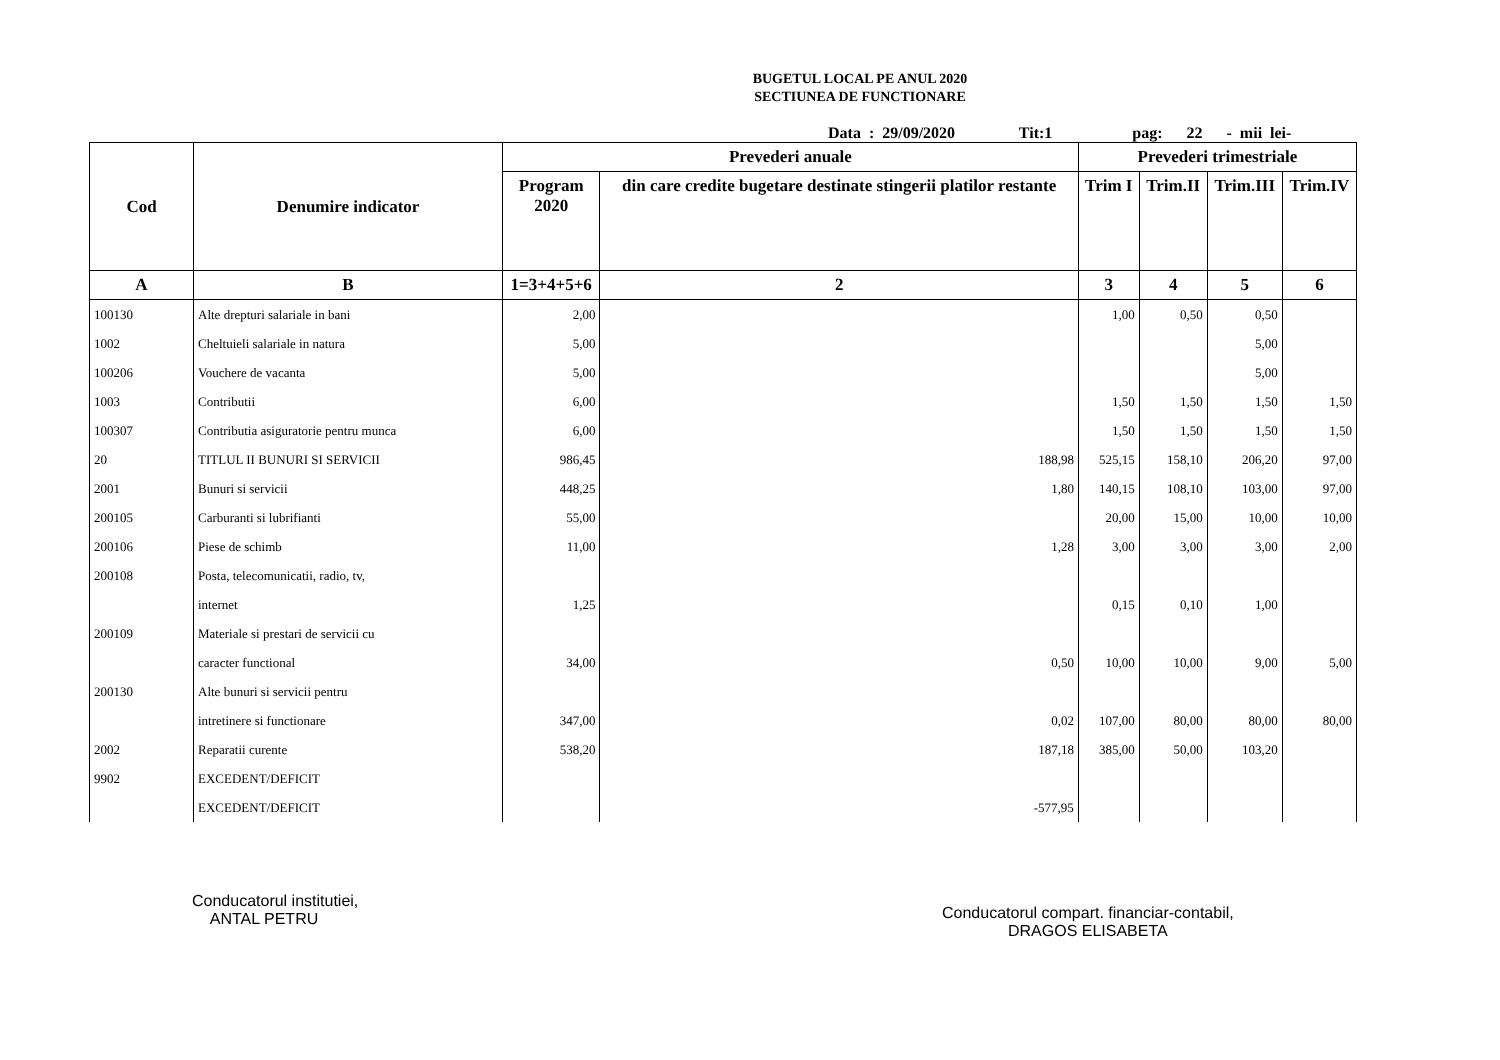BUGETUL LOCAL PE ANUL 2020
SECTIUNEA DE FUNCTIONARE
Data : 29/09/2020 Tit:1 pag: 22 - mii lei-
| Cod | Denumire indicator | Prevederi anuale | | Prevederi trimestriale | | | |
| --- | --- | --- | --- | --- | --- | --- | --- |
| | | Program 2020 | din care credite bugetare destinate stingerii platilor restante | Trim I | Trim.II | Trim.III | Trim.IV |
| A | B | 1=3+4+5+6 | 2 | 3 | 4 | 5 | 6 |
| 100130 | Alte drepturi salariale in bani | 2,00 | | 1,00 | 0,50 | 0,50 | |
| 1002 | Cheltuieli salariale in natura | 5,00 | | | | 5,00 | |
| 100206 | Vouchere de vacanta | 5,00 | | | | 5,00 | |
| 1003 | Contributii | 6,00 | | 1,50 | 1,50 | 1,50 | 1,50 |
| 100307 | Contributia asiguratorie pentru munca | 6,00 | | 1,50 | 1,50 | 1,50 | 1,50 |
| 20 | TITLUL II BUNURI SI SERVICII | 986,45 | 188,98 | 525,15 | 158,10 | 206,20 | 97,00 |
| 2001 | Bunuri si servicii | 448,25 | 1,80 | 140,15 | 108,10 | 103,00 | 97,00 |
| 200105 | Carburanti si lubrifianti | 55,00 | | 20,00 | 15,00 | 10,00 | 10,00 |
| 200106 | Piese de schimb | 11,00 | 1,28 | 3,00 | 3,00 | 3,00 | 2,00 |
| 200108 | Posta, telecomunicatii, radio, tv, | | | | | | |
| | internet | 1,25 | | 0,15 | 0,10 | 1,00 | |
| 200109 | Materiale si prestari de servicii cu | | | | | | |
| | caracter functional | 34,00 | 0,50 | 10,00 | 10,00 | 9,00 | 5,00 |
| 200130 | Alte bunuri si servicii pentru | | | | | | |
| | intretinere si functionare | 347,00 | 0,02 | 107,00 | 80,00 | 80,00 | 80,00 |
| 2002 | Reparatii curente | 538,20 | 187,18 | 385,00 | 50,00 | 103,20 | |
| 9902 | EXCEDENT/DEFICIT | | | | | | |
| | EXCEDENT/DEFICIT | | -577,95 | | | | |
Conducatorul institutiei,
ANTAL PETRU
Conducatorul compart. financiar-contabil,
DRAGOS ELISABETA